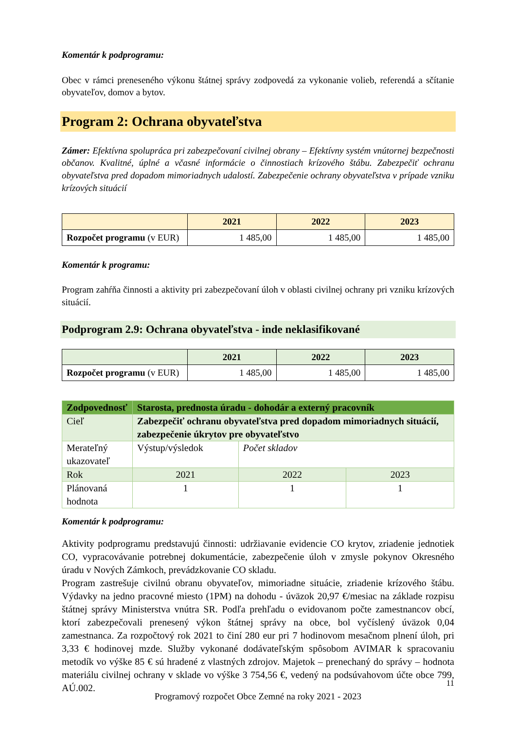Komentár k podprogramu:
Obec v rámci preneseného výkonu štátnej správy zodpovedá za vykonanie volieb, referendá a sčítanie obyvateľov, domov a bytov.
Program 2: Ochrana obyvateľstva
Zámer: Efektívna spolupráca pri zabezpečovaní civilnej obrany – Efektívny systém vnútornej bezpečnosti občanov. Kvalitné, úplné a včasné informácie o činnostiach krízového štábu. Zabezpečiť ochranu obyvateľstva pred dopadom mimoriadnych udalostí. Zabezpečenie ochrany obyvateľstva v prípade vzniku krízových situácií
| | 2021 | 2022 | 2023 |
| --- | --- | --- | --- |
| Rozpočet programu (v EUR) | 1 485,00 | 1 485,00 | 1 485,00 |
Komentár k programu:
Program zahŕňa činnosti a aktivity pri zabezpečovaní úloh v oblasti civilnej ochrany pri vzniku krízových situácií.
Podprogram 2.9: Ochrana obyvateľstva - inde neklasifikované
| | 2021 | 2022 | 2023 |
| --- | --- | --- | --- |
| Rozpočet programu (v EUR) | 1 485,00 | 1 485,00 | 1 485,00 |
| Zodpovednosť | Starosta, prednosta úradu - dohodár a externý pracovník | | |
| Cieľ | Zabezpečiť ochranu obyvateľstva pred dopadom mimoriadnych situácií, zabezpečenie úkrytov pre obyvateľstvo | | |
| Merateľný ukazovateľ | Výstup/výsledok | Počet skladov | |
| Rok | 2021 | 2022 | 2023 |
| Plánovaná hodnota | 1 | 1 | 1 |
Komentár k podprogramu:
Aktivity podprogramu predstavujú činnosti: udržiavanie evidencie CO krytov, zriadenie jednotiek CO, vypracovávanie potrebnej dokumentácie, zabezpečenie úloh v zmysle pokynov Okresného úradu v Nových Zámkoch, prevádzkovanie CO skladu.
Program zastrešuje civilnú obranu obyvateľov, mimoriadne situácie, zriadenie krízového štábu. Výdavky na jedno pracovné miesto (1PM) na dohodu - úväzok 20,97 €/mesiac na základe rozpisu štátnej správy Ministerstva vnútra SR. Podľa prehľadu o evidovanom počte zamestnancov obcí, ktorí zabezpečovali prenesený výkon štátnej správy na obce, bol vyčíslený úväzok 0,04 zamestnanca. Za rozpočtový rok 2021 to činí 280 eur pri 7 hodinovom mesačnom plnení úloh, pri 3,33 € hodinovej mzde. Služby vykonané dodávateľským spôsobom AVIMAR k spracovaniu metodík vo výške 85 € sú hradené z vlastných zdrojov. Majetok – prenechaný do správy – hodnota materiálu civilnej ochrany v sklade vo výške 3 754,56 €, vedený na podsúvahovom účte obce 799, AÚ.002.
11
Programový rozpočet Obce Zemné na roky 2021 - 2023